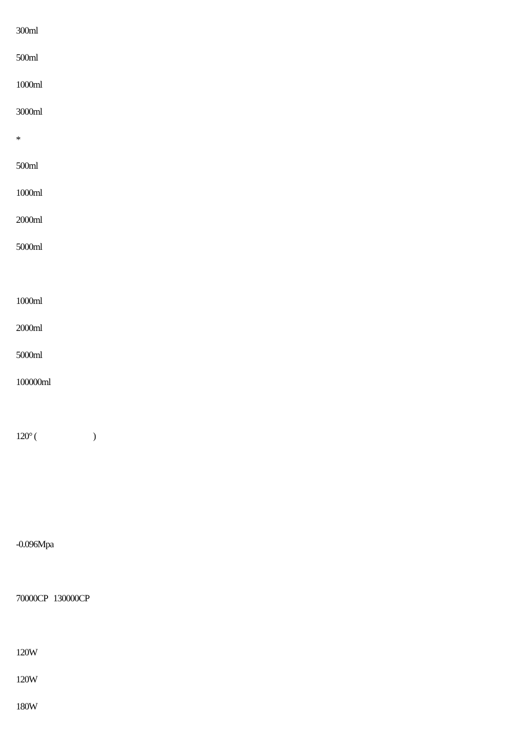300ml
500ml
1000ml
3000ml
*
500ml
1000ml
2000ml
5000ml
1000ml
2000ml
5000ml
100000ml
120° ( )
-0.096Mpa
70000CP 130000CP
120W
120W
180W